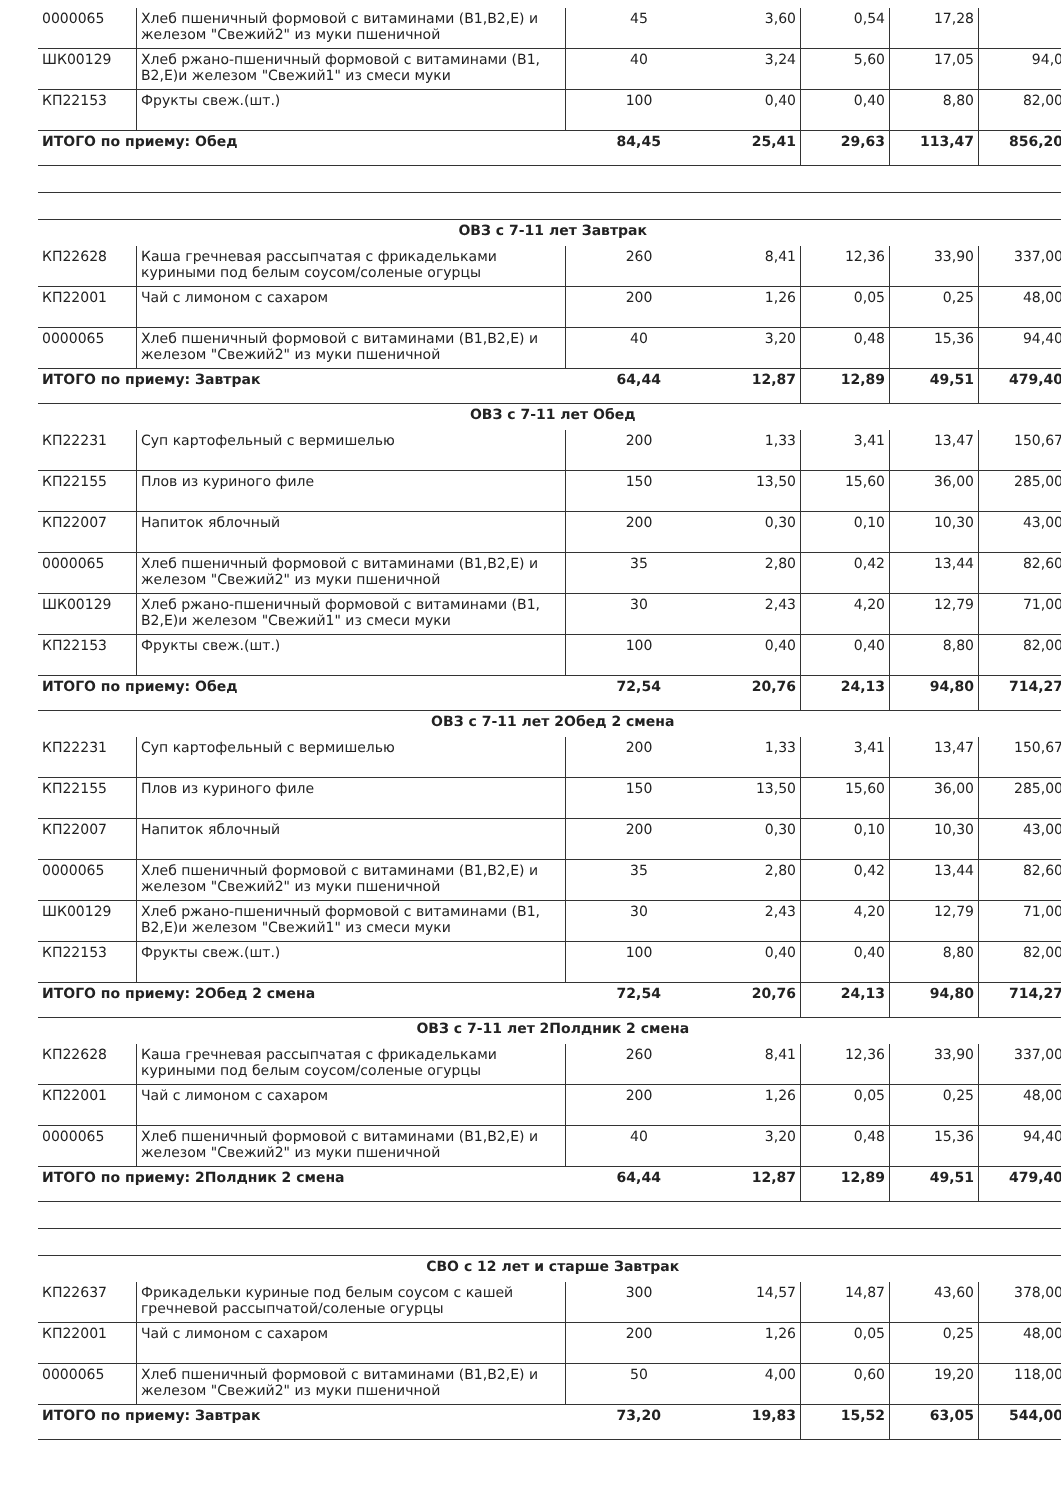| 0000065 | Хлеб пшеничный формовой с витаминами (В1,В2,Е) и железом "Свежий2" из муки пшеничной | 45 | 3,60 | 0,54 | 17,28 | |
| ШК00129 | Хлеб ржано-пшеничный формовой с витаминами (В1, В2,Е)и железом "Свежий1" из смеси муки | 40 | 3,24 | 5,60 | 17,05 | 94,0 |
| КП22153 | Фрукты свеж.(шт.) | 100 | 0,40 | 0,40 | 8,80 | 82,00 |
| ИТОГО по приему: Обед | | 84,45 | 25,41 | 29,63 | 113,47 | 856,20 |
| ОВЗ с 7-11 лет Завтрак | | | | | | |
| КП22628 | Каша гречневая рассыпчатая с фрикадельками куриными под белым соусом/соленые огурцы | 260 | 8,41 | 12,36 | 33,90 | 337,00 |
| КП22001 | Чай с лимоном с сахаром | 200 | 1,26 | 0,05 | 0,25 | 48,00 |
| 0000065 | Хлеб пшеничный формовой с витаминами (В1,В2,Е) и железом "Свежий2" из муки пшеничной | 40 | 3,20 | 0,48 | 15,36 | 94,40 |
| ИТОГО по приему: Завтрак | | 64,44 | 12,87 | 12,89 | 49,51 | 479,40 |
| ОВЗ с 7-11 лет Обед | | | | | | |
| КП22231 | Суп картофельный с вермишелью | 200 | 1,33 | 3,41 | 13,47 | 150,67 |
| КП22155 | Плов из куриного филе | 150 | 13,50 | 15,60 | 36,00 | 285,00 |
| КП22007 | Напиток яблочный | 200 | 0,30 | 0,10 | 10,30 | 43,00 |
| 0000065 | Хлеб пшеничный формовой с витаминами (В1,В2,Е) и железом "Свежий2" из муки пшеничной | 35 | 2,80 | 0,42 | 13,44 | 82,60 |
| ШК00129 | Хлеб ржано-пшеничный формовой с витаминами (В1, В2,Е)и железом "Свежий1" из смеси муки | 30 | 2,43 | 4,20 | 12,79 | 71,00 |
| КП22153 | Фрукты свеж.(шт.) | 100 | 0,40 | 0,40 | 8,80 | 82,00 |
| ИТОГО по приему: Обед | | 72,54 | 20,76 | 24,13 | 94,80 | 714,27 |
| ОВЗ с 7-11 лет 2Обед 2 смена | | | | | | |
| КП22231 | Суп картофельный с вермишелью | 200 | 1,33 | 3,41 | 13,47 | 150,67 |
| КП22155 | Плов из куриного филе | 150 | 13,50 | 15,60 | 36,00 | 285,00 |
| КП22007 | Напиток яблочный | 200 | 0,30 | 0,10 | 10,30 | 43,00 |
| 0000065 | Хлеб пшеничный формовой с витаминами (В1,В2,Е) и железом "Свежий2" из муки пшеничной | 35 | 2,80 | 0,42 | 13,44 | 82,60 |
| ШК00129 | Хлеб ржано-пшеничный формовой с витаминами (В1, В2,Е)и железом "Свежий1" из смеси муки | 30 | 2,43 | 4,20 | 12,79 | 71,00 |
| КП22153 | Фрукты свеж.(шт.) | 100 | 0,40 | 0,40 | 8,80 | 82,00 |
| ИТОГО по приему: 2Обед 2 смена | | 72,54 | 20,76 | 24,13 | 94,80 | 714,27 |
| ОВЗ с 7-11 лет 2Полдник 2 смена | | | | | | |
| КП22628 | Каша гречневая рассыпчатая с фрикадельками куриными под белым соусом/соленые огурцы | 260 | 8,41 | 12,36 | 33,90 | 337,00 |
| КП22001 | Чай с лимоном с сахаром | 200 | 1,26 | 0,05 | 0,25 | 48,00 |
| 0000065 | Хлеб пшеничный формовой с витаминами (В1,В2,Е) и железом "Свежий2" из муки пшеничной | 40 | 3,20 | 0,48 | 15,36 | 94,40 |
| ИТОГО по приему: 2Полдник 2 смена | | 64,44 | 12,87 | 12,89 | 49,51 | 479,40 |
| СВО с 12 лет и старше Завтрак | | | | | | |
| КП22637 | Фрикадельки куриные под белым соусом с кашей гречневой рассыпчатой/соленые огурцы | 300 | 14,57 | 14,87 | 43,60 | 378,00 |
| КП22001 | Чай с лимоном с сахаром | 200 | 1,26 | 0,05 | 0,25 | 48,00 |
| 0000065 | Хлеб пшеничный формовой с витаминами (В1,В2,Е) и железом "Свежий2" из муки пшеничной | 50 | 4,00 | 0,60 | 19,20 | 118,00 |
| ИТОГО по приему: Завтрак | | 73,20 | 19,83 | 15,52 | 63,05 | 544,00 |